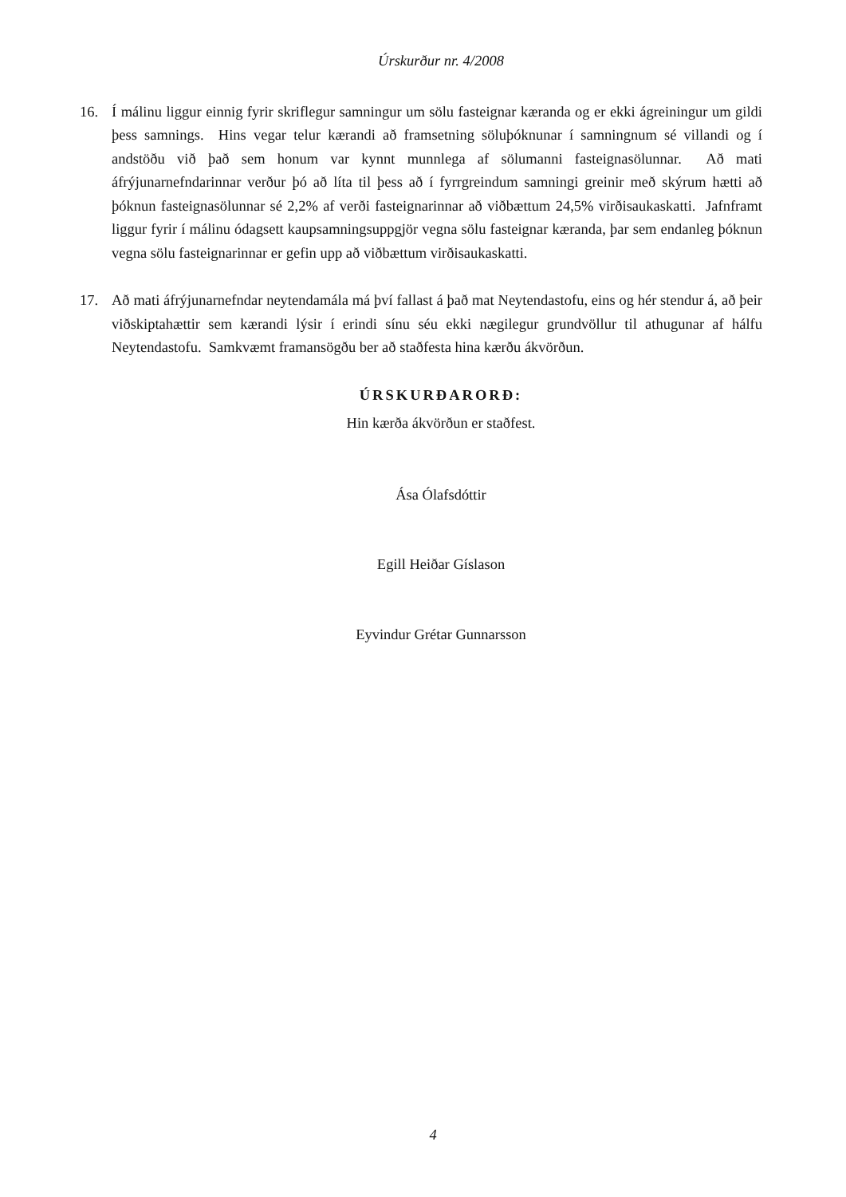Úrskurður nr. 4/2008
16. Í málinu liggur einnig fyrir skriflegur samningur um sölu fasteignar kæranda og er ekki ágreiningur um gildi þess samnings. Hins vegar telur kærandi að framsetning söluþóknunar í samningnum sé villandi og í andstöðu við það sem honum var kynnt munnlega af sölumanni fasteignasölunnar. Að mati áfrýjunarnefndarinnar verður þó að líta til þess að í fyrrgreindum samningi greinir með skýrum hætti að þóknun fasteignasölunnar sé 2,2% af verði fasteignarinnar að viðbættum 24,5% virðisaukaskatti. Jafnframt liggur fyrir í málinu ódagsett kaupsamningsuppgjör vegna sölu fasteignar kæranda, þar sem endanleg þóknun vegna sölu fasteignarinnar er gefin upp að viðbættum virðisaukaskatti.
17. Að mati áfrýjunarnefndar neytendamála má því fallast á það mat Neytendastofu, eins og hér stendur á, að þeir viðskiptahættir sem kærandi lýsir í erindi sínu séu ekki nægilegur grundvöllur til athugunar af hálfu Neytendastofu. Samkvæmt framansögðu ber að staðfesta hina kærðu ákvörðun.
ÚRSKURÐARORÐ:
Hin kærða ákvörðun er staðfest.
Ása Ólafsdóttir
Egill Heiðar Gíslason
Eyvindur Grétar Gunnarsson
4